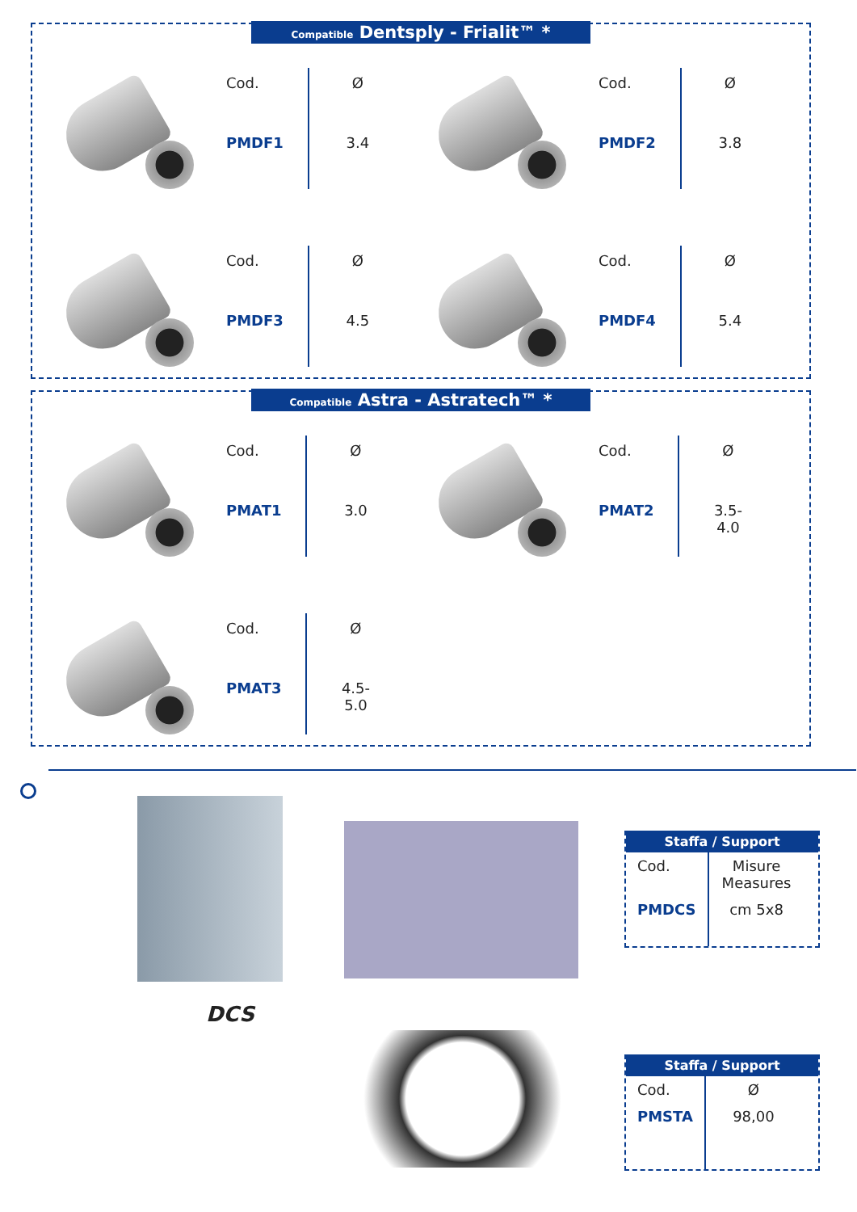Compatible Dentsply - Frialit™ *
| Cod. | Ø |
| PMDF1 | 3.4 |
| Cod. | Ø |
| PMDF2 | 3.8 |
| Cod. | Ø |
| PMDF3 | 4.5 |
| Cod. | Ø |
| PMDF4 | 5.4 |
Compatible Astra - Astratech™ *
| Cod. | Ø |
| PMAT1 | 3.0 |
| Cod. | Ø |
| PMAT2 | 3.5-4.0 |
| Cod. | Ø |
| PMAT3 | 4.5-5.0 |
DCS
Staffa / Support
| Cod. | Misure Measures |
| PMDCS | cm 5x8 |
Staffa / Support
| Cod. | Ø |
| PMSTA | 98,00 |